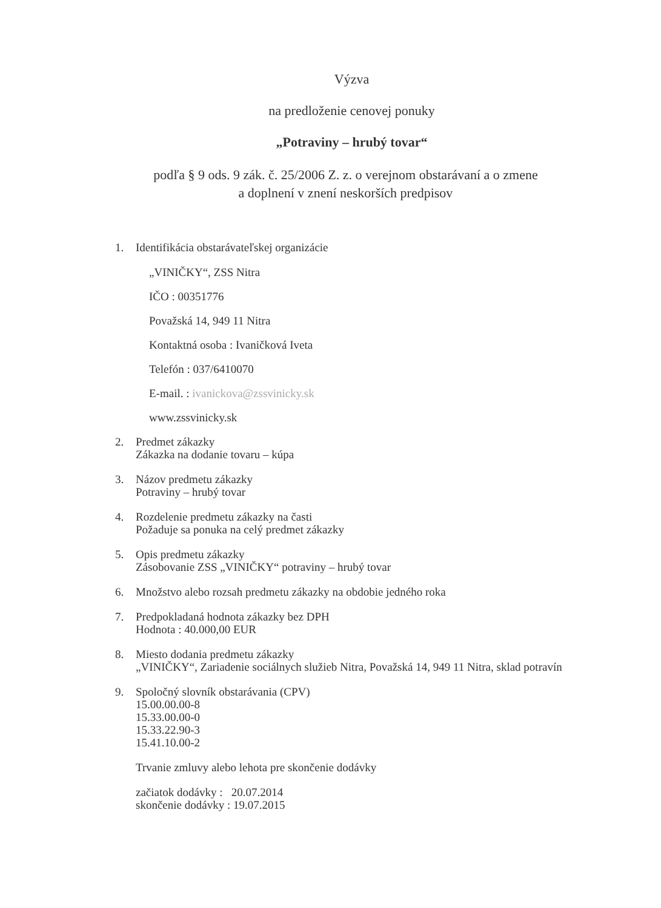Výzva
na predloženie cenovej ponuky
„Potraviny – hrubý tovar“
podľa § 9 ods. 9 zák. č. 25/2006 Z. z. o verejnom obstarávaní a o zmene
a doplnení v znení neskorších predpisov
1. Identifikácia obstarávateľskej organizácie
„VINIČKY“, ZSS Nitra
IČO : 00351776
Považská 14, 949 11 Nitra
Kontaktná osoba : Ivaničková Iveta
Telefón : 037/6410070
E-mail. : ivanickova@zssvinicky.sk
www.zssvinicky.sk
2. Predmet zákazky
Zákazka na dodanie tovaru – kúpa
3. Názov predmetu zákazky
Potraviny – hrubý tovar
4. Rozdelenie predmetu zákazky na časti
Požaduje sa ponuka na celý predmet zákazky
5. Opis predmetu zákazky
Zásobovanie ZSS „VINIČKY“ potraviny – hrubý tovar
6. Množstvo alebo rozsah predmetu zákazky na obdobie jedného roka
7. Predpokladaná hodnota zákazky bez DPH
Hodnota : 40.000,00 EUR
8. Miesto dodania predmetu zákazky
„VINIČKY“, Zariadenie sociálnych služieb Nitra, Považská 14, 949 11 Nitra, sklad potravín
9. Spoločný slovník obstarávania (CPV)
15.00.00.00-8
15.33.00.00-0
15.33.22.90-3
15.41.10.00-2
Trvanie zmluvy alebo lehota pre skončenie dodávky
začiatok dodávky : 20.07.2014
skončenie dodávky : 19.07.2015